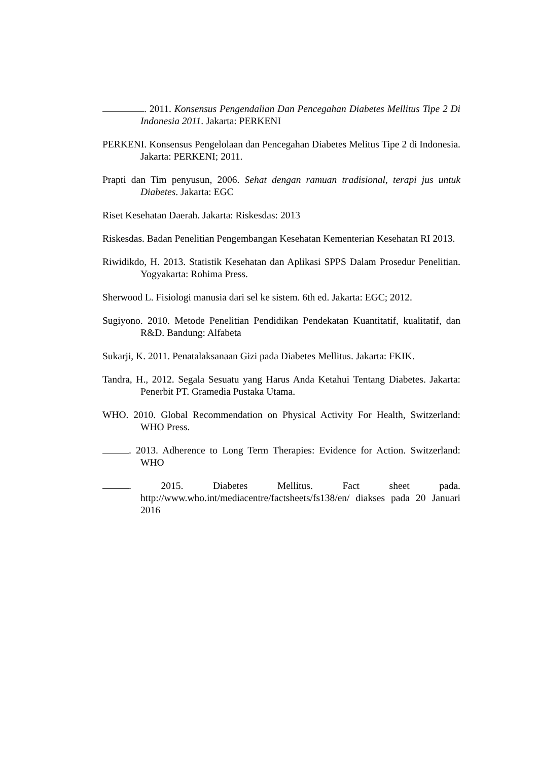. 2011. Konsensus Pengendalian Dan Pencegahan Diabetes Mellitus Tipe 2 Di Indonesia 2011. Jakarta: PERKENI
PERKENI. Konsensus Pengelolaan dan Pencegahan Diabetes Melitus Tipe 2 di Indonesia. Jakarta: PERKENI; 2011.
Prapti dan Tim penyusun, 2006. Sehat dengan ramuan tradisional, terapi jus untuk Diabetes. Jakarta: EGC
Riset Kesehatan Daerah. Jakarta: Riskesdas: 2013
Riskesdas. Badan Penelitian Pengembangan Kesehatan Kementerian Kesehatan RI 2013.
Riwidikdo, H. 2013. Statistik Kesehatan dan Aplikasi SPPS Dalam Prosedur Penelitian. Yogyakarta: Rohima Press.
Sherwood L. Fisiologi manusia dari sel ke sistem. 6th ed. Jakarta: EGC; 2012.
Sugiyono. 2010. Metode Penelitian Pendidikan Pendekatan Kuantitatif, kualitatif, dan R&D. Bandung: Alfabeta
Sukarji, K. 2011. Penatalaksanaan Gizi pada Diabetes Mellitus. Jakarta: FKIK.
Tandra, H., 2012. Segala Sesuatu yang Harus Anda Ketahui Tentang Diabetes. Jakarta: Penerbit PT. Gramedia Pustaka Utama.
WHO. 2010. Global Recommendation on Physical Activity For Health, Switzerland: WHO Press.
. 2013. Adherence to Long Term Therapies: Evidence for Action. Switzerland: WHO
. 2015. Diabetes Mellitus. Fact sheet pada. http://www.who.int/mediacentre/factsheets/fs138/en/ diakses pada 20 Januari 2016